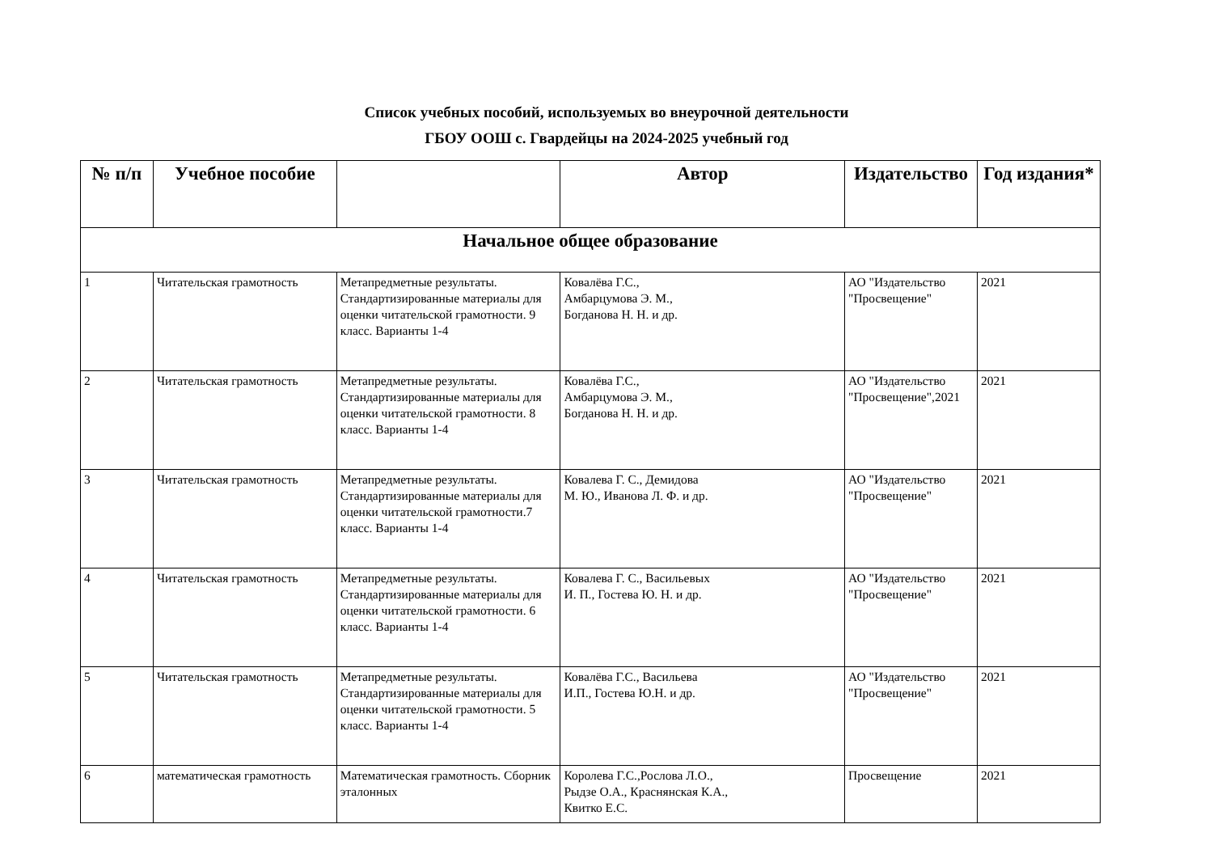Список учебных пособий, используемых во внеурочной деятельности
ГБОУ ООШ с. Гвардейцы на 2024-2025 учебный год
| № п/п | Учебное пособие | | Автор | Издательство | Год издания* |
| --- | --- | --- | --- | --- | --- |
| Начальное общее образование | | | | | |
| 1 | Читательская грамотность | Метапредметные результаты. Стандартизированные материалы для оценки читательской грамотности. 9 класс. Варианты 1-4 | Ковалёва Г.С., Амбарцумова Э. М., Богданова Н. Н. и др. | АО "Издательство "Просвещение" | 2021 |
| 2 | Читательская грамотность | Метапредметные результаты. Стандартизированные материалы для оценки читательской грамотности. 8 класс. Варианты 1-4 | Ковалёва Г.С., Амбарцумова Э. М., Богданова Н. Н. и др. | АО "Издательство "Просвещение",2021 | 2021 |
| 3 | Читательская грамотность | Метапредметные результаты. Стандартизированные материалы для оценки читательской грамотности.7 класс. Варианты 1-4 | Ковалева Г. С., Демидова М. Ю., Иванова Л. Ф. и др. | АО "Издательство "Просвещение" | 2021 |
| 4 | Читательская грамотность | Метапредметные результаты. Стандартизированные материалы для оценки читательской грамотности. 6 класс. Варианты 1-4 | Ковалева Г. С., Васильевых И. П., Гостева Ю. Н. и др. | АО "Издательство "Просвещение" | 2021 |
| 5 | Читательская грамотность | Метапредметные результаты. Стандартизированные материалы для оценки читательской грамотности. 5 класс. Варианты 1-4 | Ковалёва Г.С., Васильева И.П., Гостева Ю.Н. и др. | АО "Издательство "Просвещение" | 2021 |
| 6 | математическая грамотность | Математическая грамотность. Сборник эталонных | Королева Г.С.,Рослова Л.О., Рыдзе О.А., Краснянская К.А., Квитко Е.С. | Просвещение | 2021 |